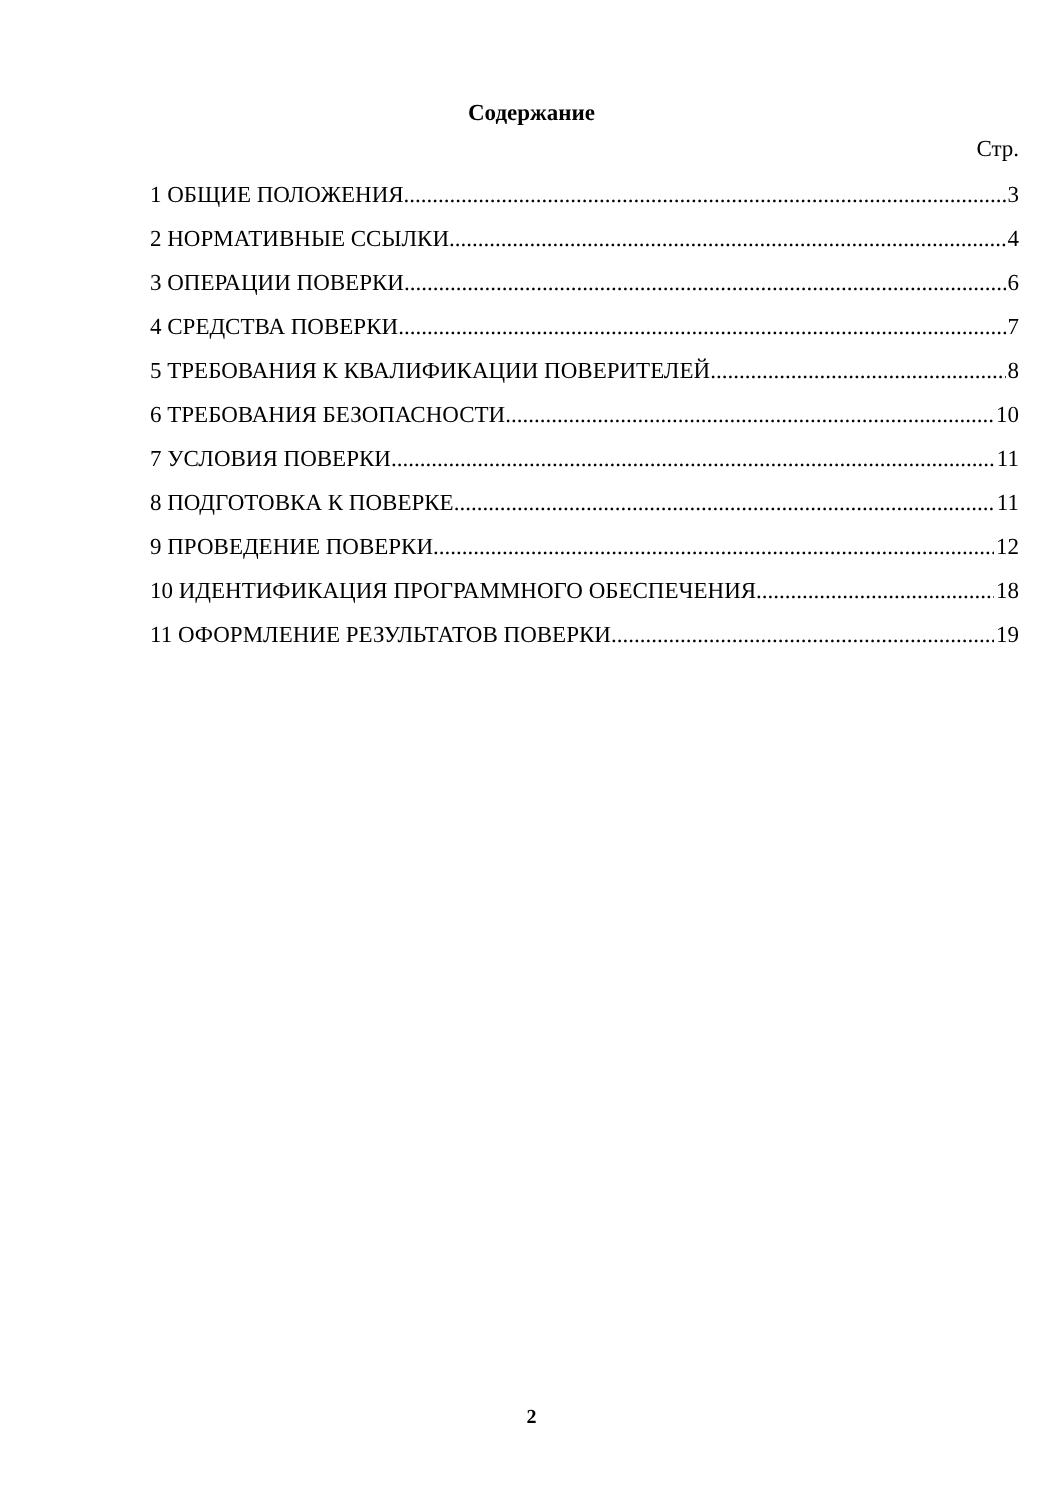Содержание
Стр.
1 ОБЩИЕ ПОЛОЖЕНИЯ 3
2 НОРМАТИВНЫЕ ССЫЛКИ 4
3 ОПЕРАЦИИ ПОВЕРКИ 6
4 СРЕДСТВА ПОВЕРКИ 7
5 ТРЕБОВАНИЯ К КВАЛИФИКАЦИИ ПОВЕРИТЕЛЕЙ 8
6 ТРЕБОВАНИЯ БЕЗОПАСНОСТИ 10
7 УСЛОВИЯ ПОВЕРКИ 11
8 ПОДГОТОВКА К ПОВЕРКЕ 11
9 ПРОВЕДЕНИЕ ПОВЕРКИ 12
10 ИДЕНТИФИКАЦИЯ ПРОГРАММНОГО ОБЕСПЕЧЕНИЯ 18
11 ОФОРМЛЕНИЕ РЕЗУЛЬТАТОВ ПОВЕРКИ 19
2